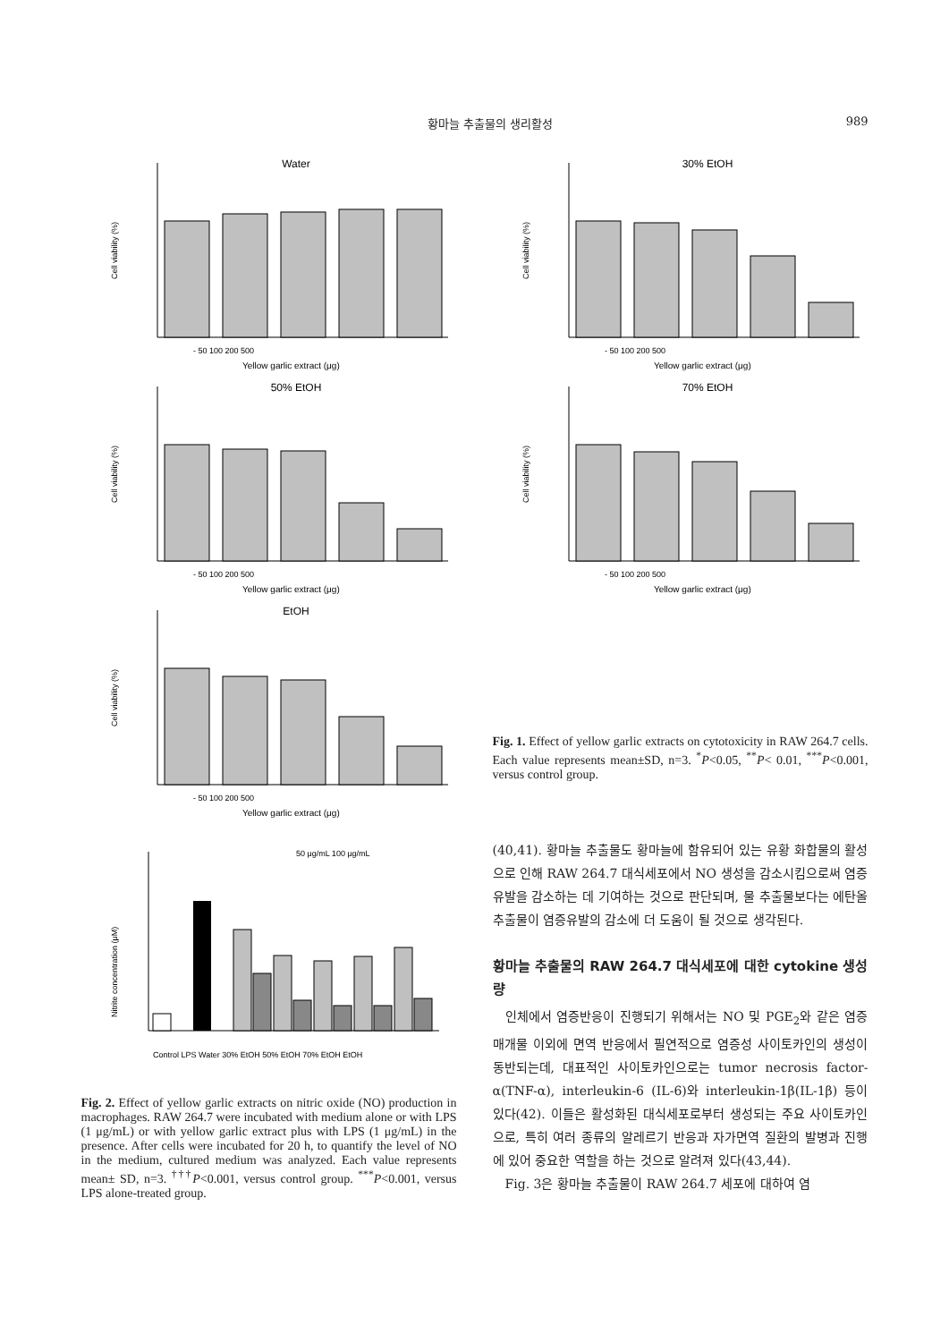황마늘 추출물의 생리활성 989
Water
Cell viability (%)
- 50 100 200 500
Yellow garlic extract (μg)
30% EtOH
Cell viability (%)
- 50 100 200 500
Yellow garlic extract (μg)
50% EtOH
Cell viability (%)
- 50 100 200 500
Yellow garlic extract (μg)
70% EtOH
Cell viability (%)
- 50 100 200 500
Yellow garlic extract (μg)
EtOH
Cell viability (%)
- 50 100 200 500
Yellow garlic extract (μg)
Fig. 1. Effect of yellow garlic extracts on cytotoxicity in RAW 264.7 cells. Each value represents mean±SD, n=3. <sup>*</sup>P<0.05, <sup>**</sup>P< 0.01, <sup>***</sup>P<0.001, versus control group.
50 μg/mL 100 μg/mL
Nitrite concentration (μM)
Control LPS Water 30% EtOH 50% EtOH 70% EtOH EtOH
Fig. 2. Effect of yellow garlic extracts on nitric oxide (NO) production in macrophages. RAW 264.7 were incubated with medium alone or with LPS (1 μg/mL) or with yellow garlic extract plus with LPS (1 μg/mL) in the presence. After cells were incubated for 20 h, to quantify the level of NO in the medium, cultured medium was analyzed. Each value represents mean± SD, n=3. <sup>†††</sup>P<0.001, versus control group. <sup>***</sup>P<0.001, versus LPS alone-treated group.
(40,41). 황마늘 추출물도 황마늘에 함유되어 있는 유황 화합물의 활성으로 인해 RAW 264.7 대식세포에서 NO 생성을 감소시킴으로써 염증유발을 감소하는 데 기여하는 것으로 판단되며, 물 추출물보다는 에탄올 추출물이 염증유발의 감소에 더 도움이 될 것으로 생각된다.
황마늘 추출물의 RAW 264.7 대식세포에 대한 cytokine 생성량
인체에서 염증반응이 진행되기 위해서는 NO 및 PGE<sub>2</sub>와 같은 염증 매개물 이외에 면역 반응에서 필연적으로 염증성 사이토카인의 생성이 동반되는데, 대표적인 사이토카인으로는 tumor necrosis factor-α(TNF-α), interleukin-6 (IL-6)와 interleukin-1β(IL-1β) 등이 있다(42). 이들은 활성화된 대식세포로부터 생성되는 주요 사이토카인으로, 특히 여러 종류의 알레르기 반응과 자가면역 질환의 발병과 진행에 있어 중요한 역할을 하는 것으로 알려져 있다(43,44).
Fig. 3은 황마늘 추출물이 RAW 264.7 세포에 대하여 염